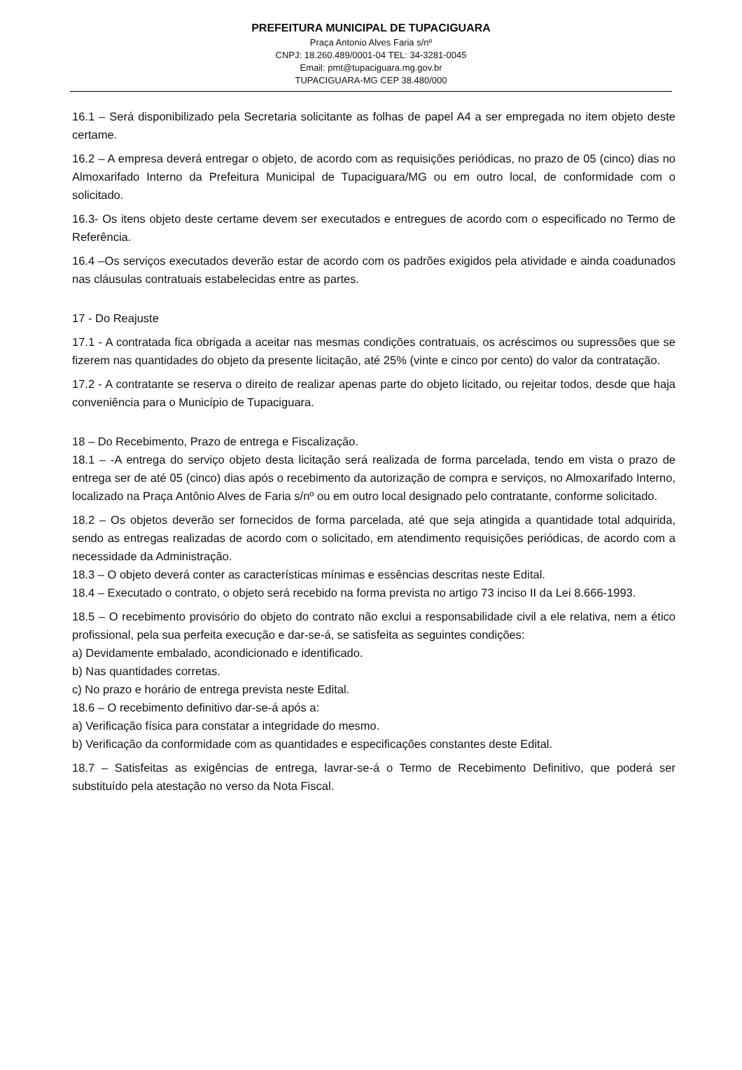PREFEITURA MUNICIPAL DE TUPACIGUARA
Praça Antonio Alves Faria s/nº
CNPJ: 18.260.489/0001-04 TEL: 34-3281-0045
Email: pmt@tupaciguara.mg.gov.br
TUPACIGUARA-MG CEP 38.480/000
16.1 – Será disponibilizado pela Secretaria solicitante as folhas de papel A4 a ser empregada no item objeto deste certame.
16.2 – A empresa deverá entregar o objeto, de acordo com as requisições periódicas, no prazo de 05 (cinco) dias no Almoxarifado Interno da Prefeitura Municipal de Tupaciguara/MG ou em outro local, de conformidade com o solicitado.
16.3- Os itens objeto deste certame devem ser executados e entregues de acordo com o especificado no Termo de Referência.
16.4 –Os serviços executados deverão estar de acordo com os padrões exigidos pela atividade e ainda coadunados nas cláusulas contratuais estabelecidas entre as partes.
17 - Do Reajuste
17.1 - A contratada fica obrigada a aceitar nas mesmas condições contratuais, os acréscimos ou supressões que se fizerem nas quantidades do objeto da presente licitação, até 25% (vinte e cinco por cento) do valor da contratação.
17.2 - A contratante se reserva o direito de realizar apenas parte do objeto licitado, ou rejeitar todos, desde que haja conveniência para o Município de Tupaciguara.
18 – Do Recebimento, Prazo de entrega e Fiscalização.
18.1 – -A entrega do serviço objeto desta licitação será realizada de forma parcelada, tendo em vista o prazo de entrega ser de até 05 (cinco) dias após o recebimento da autorização de compra e serviços, no Almoxarifado Interno, localizado na Praça Antônio Alves de Faria s/nº ou em outro local designado pelo contratante, conforme solicitado.
18.2 – Os objetos deverão ser fornecidos de forma parcelada, até que seja atingida a quantidade total adquirida, sendo as entregas realizadas de acordo com o solicitado, em atendimento requisições periódicas, de acordo com a necessidade da Administração.
18.3 – O objeto deverá conter as características mínimas e essências descritas neste Edital.
18.4 – Executado o contrato, o objeto será recebido na forma prevista no artigo 73 inciso II da Lei 8.666-1993.
18.5 – O recebimento provisório do objeto do contrato não exclui a responsabilidade civil a ele relativa, nem a ético profissional, pela sua perfeita execução e dar-se-á, se satisfeita as seguintes condições:
a) Devidamente embalado, acondicionado e identificado.
b) Nas quantidades corretas.
c) No prazo e horário de entrega prevista neste Edital.
18.6 – O recebimento definitivo dar-se-á após a:
a) Verificação física para constatar a integridade do mesmo.
b) Verificação da conformidade com as quantidades e especificações constantes deste Edital.
18.7 – Satisfeitas as exigências de entrega, lavrar-se-á o Termo de Recebimento Definitivo, que poderá ser substituído pela atestação no verso da Nota Fiscal.